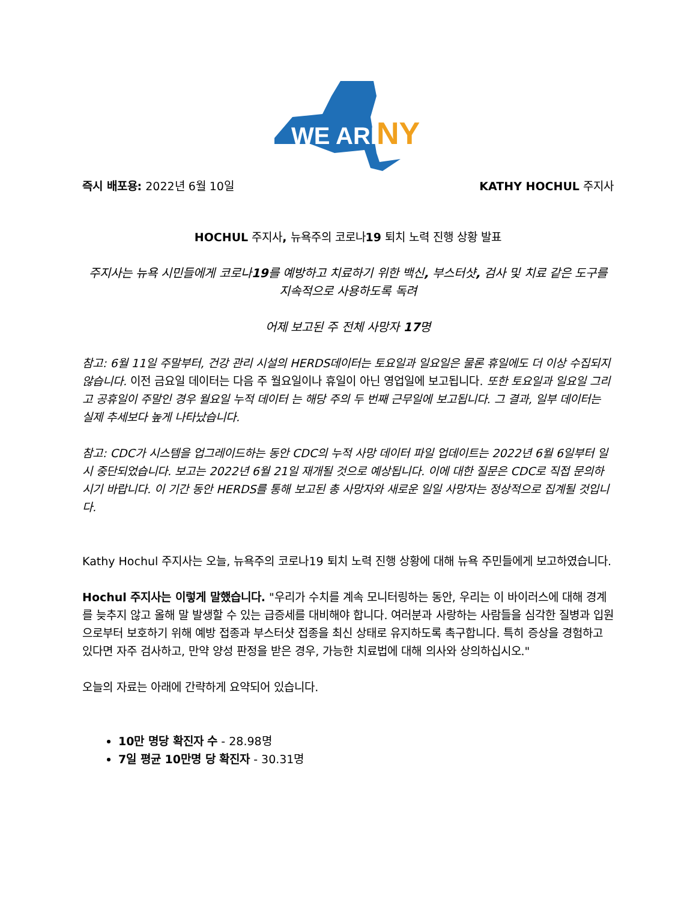WE ARE
NY
즉시 배포용: 2022년 6월 10일 KATHY HOCHUL 주지사
HOCHUL 주지사, 뉴욕주의 코로나19 퇴치 노력 진행 상황 발표
주지사는 뉴욕 시민들에게 코로나19를 예방하고 치료하기 위한 백신, 부스터샷, 검사 및 치료 같은 도구를 지속적으로 사용하도록 독려
어제 보고된 주 전체 사망자 17명
참고: 6월 11일 주말부터, 건강 관리 시설의 HERDS데이터는 토요일과 일요일은 물론 휴일에도 더 이상 수집되지 않습니다. 이전 금요일 데이터는 다음 주 월요일이나 휴일이 아닌 영업일에 보고됩니다. 또한 토요일과 일요일 그리고 공휴일이 주말인 경우 월요일 누적 데이터 는 해당 주의 두 번째 근무일에 보고됩니다. 그 결과, 일부 데이터는 실제 추세보다 높게 나타났습니다.
참고: CDC가 시스템을 업그레이드하는 동안 CDC의 누적 사망 데이터 파일 업데이트는 2022년 6월 6일부터 일시 중단되었습니다. 보고는 2022년 6월 21일 재개될 것으로 예상됩니다. 이에 대한 질문은 CDC로 직접 문의하시기 바랍니다. 이 기간 동안 HERDS를 통해 보고된 총 사망자와 새로운 일일 사망자는 정상적으로 집계될 것입니다.
Kathy Hochul 주지사는 오늘, 뉴욕주의 코로나19 퇴치 노력 진행 상황에 대해 뉴욕 주민들에게 보고하였습니다.
Hochul 주지사는 이렇게 말했습니다. "우리가 수치를 계속 모니터링하는 동안, 우리는 이 바이러스에 대해 경계를 늦추지 않고 올해 말 발생할 수 있는 급증세를 대비해야 합니다. 여러분과 사랑하는 사람들을 심각한 질병과 입원으로부터 보호하기 위해 예방 접종과 부스터샷 접종을 최신 상태로 유지하도록 촉구합니다. 특히 증상을 경험하고 있다면 자주 검사하고, 만약 양성 판정을 받은 경우, 가능한 치료법에 대해 의사와 상의하십시오."
오늘의 자료는 아래에 간략하게 요약되어 있습니다.
10만 명당 확진자 수 - 28.98명
7일 평균 10만명 당 확진자 - 30.31명